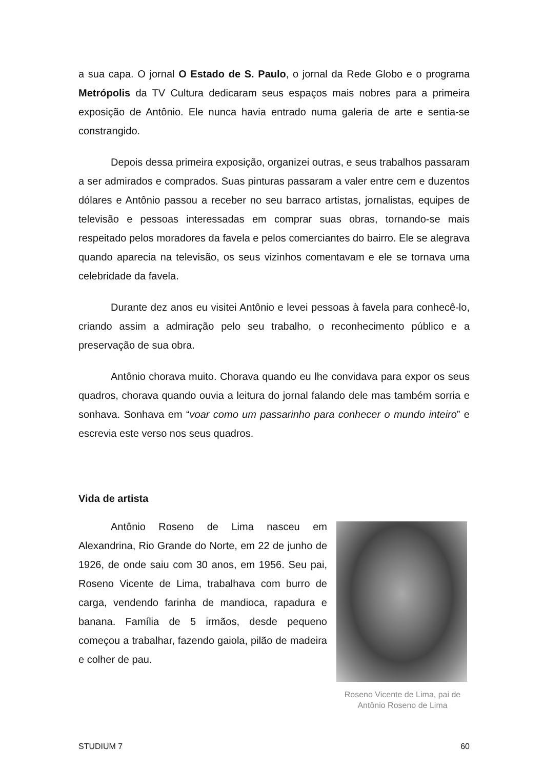a sua capa. O jornal O Estado de S. Paulo, o jornal da Rede Globo e o programa Metrópolis da TV Cultura dedicaram seus espaços mais nobres para a primeira exposição de Antônio. Ele nunca havia entrado numa galeria de arte e sentia-se constrangido.
Depois dessa primeira exposição, organizei outras, e seus trabalhos passaram a ser admirados e comprados. Suas pinturas passaram a valer entre cem e duzentos dólares e Antônio passou a receber no seu barraco artistas, jornalistas, equipes de televisão e pessoas interessadas em comprar suas obras, tornando-se mais respeitado pelos moradores da favela e pelos comerciantes do bairro. Ele se alegrava quando aparecia na televisão, os seus vizinhos comentavam e ele se tornava uma celebridade da favela.
Durante dez anos eu visitei Antônio e levei pessoas à favela para conhecê-lo, criando assim a admiração pelo seu trabalho, o reconhecimento público e a preservação de sua obra.
Antônio chorava muito. Chorava quando eu lhe convidava para expor os seus quadros, chorava quando ouvia a leitura do jornal falando dele mas também sorria e sonhava. Sonhava em “voar como um passarinho para conhecer o mundo inteiro” e escrevia este verso nos seus quadros.
Vida de artista
Antônio Roseno de Lima nasceu em Alexandrina, Rio Grande do Norte, em 22 de junho de 1926, de onde saiu com 30 anos, em 1956. Seu pai, Roseno Vicente de Lima, trabalhava com burro de carga, vendendo farinha de mandioca, rapadura e banana. Família de 5 irmãos, desde pequeno começou a trabalhar, fazendo gaiola, pilão de madeira e colher de pau.
Roseno Vicente de Lima, pai de Antônio Roseno de Lima
STUDIUM 7 60